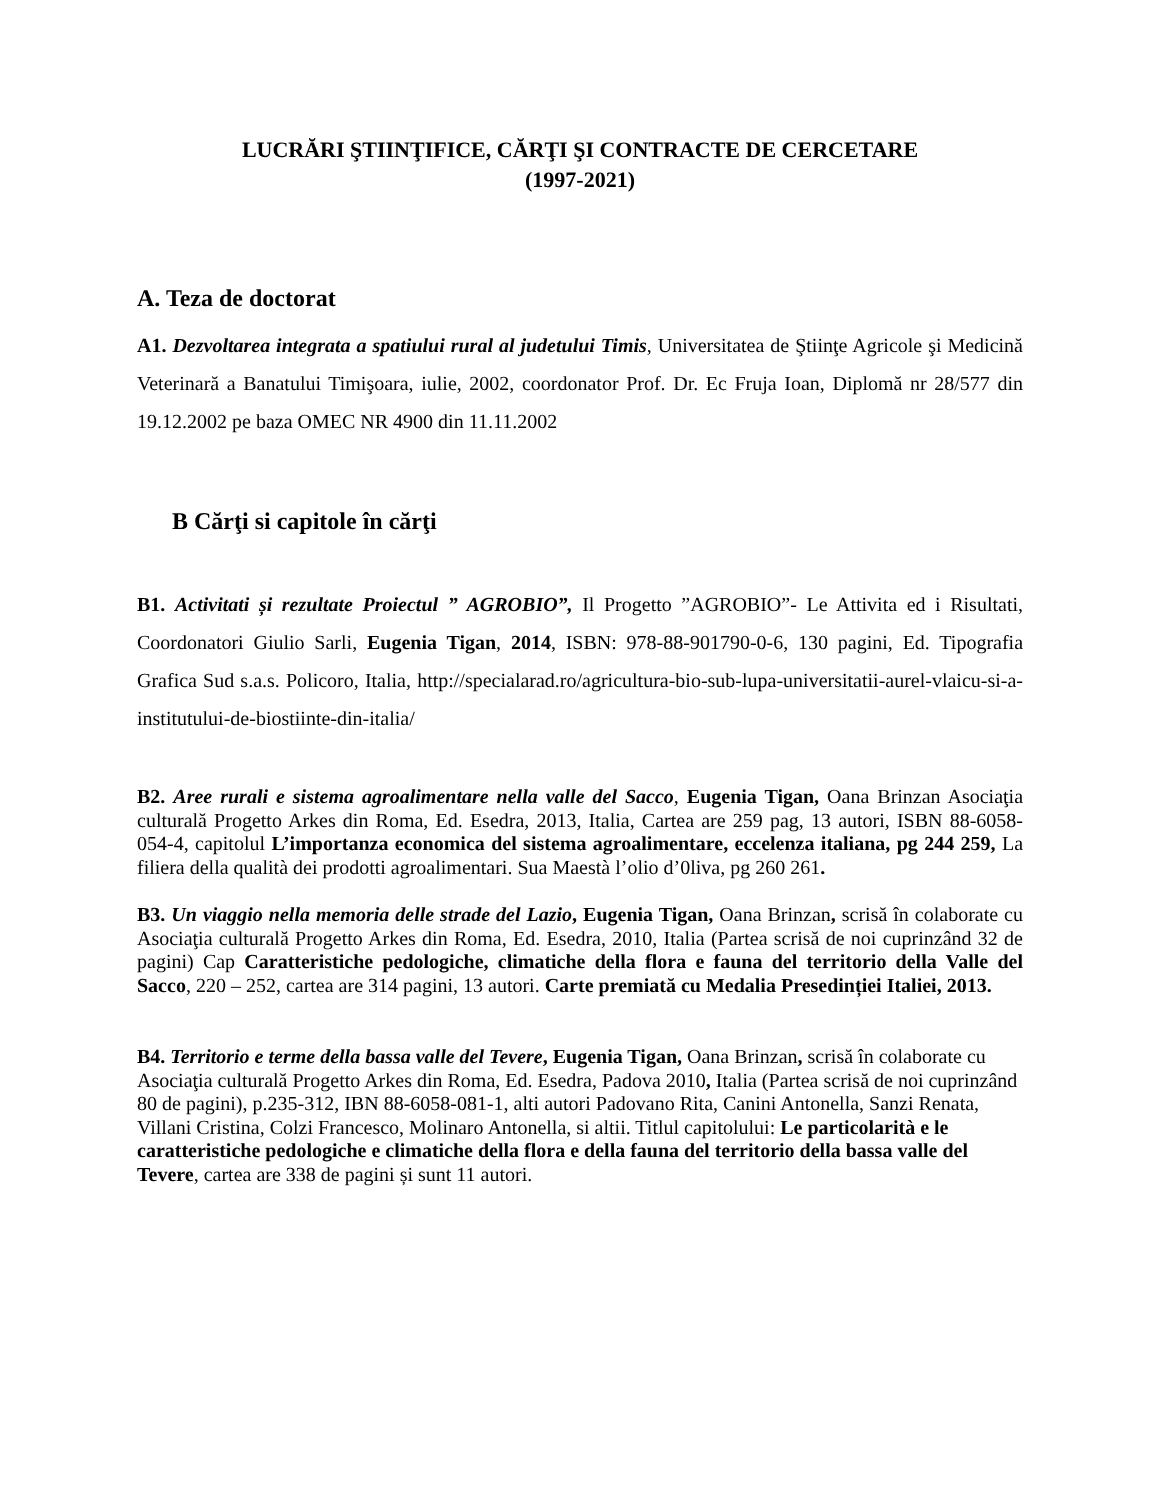LUCRĂRI ŞTIINŢIFICE, CĂRŢI ŞI CONTRACTE DE CERCETARE
(1997-2021)
A. Teza de doctorat
A1. Dezvoltarea integrata a spatiului rural al judetului Timis, Universitatea de Ştiinţe Agricole şi Medicină Veterinară a Banatului Timişoara, iulie, 2002, coordonator Prof. Dr. Ec Fruja Ioan, Diplomă nr 28/577 din 19.12.2002 pe baza OMEC NR 4900 din 11.11.2002
B Cărţi si capitole în cărţi
B1. Activitati și rezultate Proiectul ” AGROBIO”, Il Progetto ”AGROBIO”- Le Attivita ed i Risultati, Coordonatori Giulio Sarli, Eugenia Tigan, 2014, ISBN: 978-88-901790-0-6, 130 pagini, Ed. Tipografia Grafica Sud s.a.s. Policoro, Italia, http://specialarad.ro/agricultura-bio-sub-lupa-universitatii-aurel-vlaicu-si-a-institutului-de-biostiinte-din-italia/
B2. Aree rurali e sistema agroalimentare nella valle del Sacco, Eugenia Tigan, Oana Brinzan Asociaţia culturală Progetto Arkes din Roma, Ed. Esedra, 2013, Italia, Cartea are 259 pag, 13 autori, ISBN 88-6058-054-4, capitolul L’importanza economica del sistema agroalimentare, eccelenza italiana, pg 244 259, La filiera della qualità dei prodotti agroalimentari. Sua Maestà l’olio d’0liva, pg 260 261.
B3. Un viaggio nella memoria delle strade del Lazio, Eugenia Tigan, Oana Brinzan, scrisă în colaborate cu Asociaţia culturală Progetto Arkes din Roma, Ed. Esedra, 2010, Italia (Partea scrisă de noi cuprinzând 32 de pagini) Cap Caratteristiche pedologiche, climatiche della flora e fauna del territorio della Valle del Sacco, 220 – 252, cartea are 314 pagini, 13 autori. Carte premiată cu Medalia Presedinției Italiei, 2013.
B4. Territorio e terme della bassa valle del Tevere, Eugenia Tigan, Oana Brinzan, scrisă în colaborate cu Asociaţia culturală Progetto Arkes din Roma, Ed. Esedra, Padova 2010, Italia (Partea scrisă de noi cuprinzând 80 de pagini), p.235-312, IBN 88-6058-081-1, alti autori Padovano Rita, Canini Antonella, Sanzi Renata, Villani Cristina, Colzi Francesco, Molinaro Antonella, si altii. Titlul capitolului: Le particolarità e le caratteristiche pedologiche e climatiche della flora e della fauna del territorio della bassa valle del Tevere, cartea are 338 de pagini și sunt 11 autori.